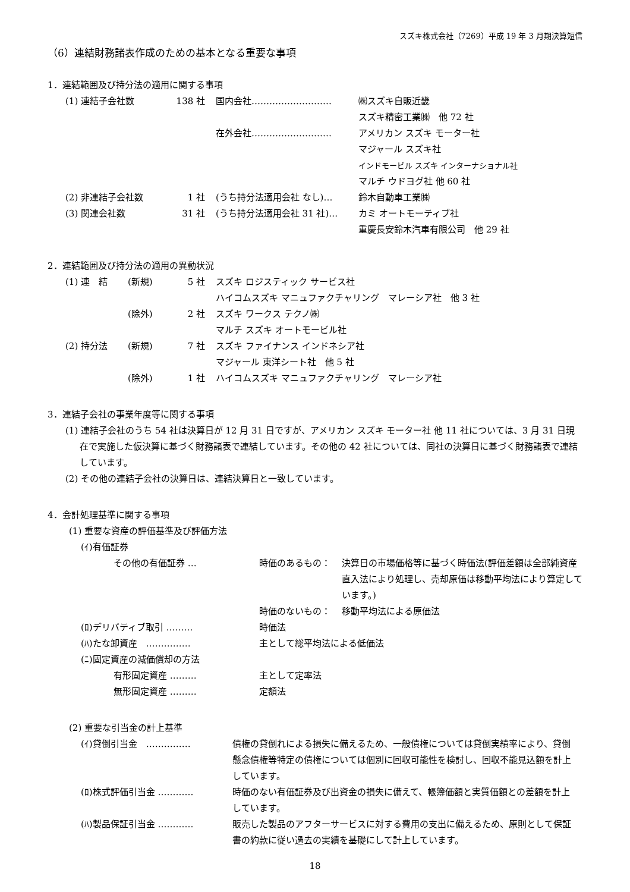スズキ株式会社（7269）平成 19 年 3 月期決算短信
（6）連結財務諸表作成のための基本となる重要な事項
1．連結範囲及び持分法の適用に関する事項
| (1) 連結子会社数 | 138 社 | 国内会社……………………… | ㈱スズキ自販近畿 |
| | | | スズキ精密工業㈱ 他 72 社 |
| | | 在外会社……………………… | アメリカン スズキ モーター社 |
| | | | マジャール スズキ社 |
| | | | インドモービル スズキ インターナショナル社 |
| | | | マルチ ウドヨグ社 他 60 社 |
| (2) 非連結子会社数 | 1 社 | (うち持分法適用会社 なし)… | 鈴木自動車工業㈱ |
| (3) 関連会社数 | 31 社 | (うち持分法適用会社 31 社)… | カミ オートモーティブ社 |
| | | | 重慶長安鈴木汽車有限公司 他 29 社 |
2．連結範囲及び持分法の適用の異動状況
| (1) 連 結 | (新規) | 5 社 | スズキ ロジスティック サービス社 |
| | | | ハイコムスズキ マニュファクチャリング マレーシア社 他 3 社 |
| | (除外) | 2 社 | スズキ ワークス テクノ㈱ |
| | | | マルチ スズキ オートモービル社 |
| (2) 持分法 | (新規) | 7 社 | スズキ ファイナンス インドネシア社 |
| | | | マジャール 東洋シート社 他 5 社 |
| | (除外) | 1 社 | ハイコムスズキ マニュファクチャリング マレーシア社 |
3．連結子会社の事業年度等に関する事項
(1) 連結子会社のうち 54 社は決算日が 12 月 31 日ですが、アメリカン スズキ モーター社 他 11 社については、3 月 31 日現在で実施した仮決算に基づく財務諸表で連結しています。その他の 42 社については、同社の決算日に基づく財務諸表で連結しています。
(2) その他の連結子会社の決算日は、連結決算日と一致しています。
4．会計処理基準に関する事項
(1) 重要な資産の評価基準及び評価方法
(ｲ)有価証券
| その他の有価証券 … | 時価のあるもの： | 決算日の市場価格等に基づく時価法(評価差額は全部純資産直入法により処理し、売却原価は移動平均法により算定しています。) |
| | 時価のないもの： | 移動平均法による原価法 |
| (ﾛ)デリバティブ取引 ……… | 時価法 | |
| (ﾊ)たな卸資産 …………… | 主として総平均法による低価法 | |
| (ﾆ)固定資産の減価償却の方法 | | |
| 有形固定資産 ……… | 主として定率法 | |
| 無形固定資産 ……… | 定額法 | |
(2) 重要な引当金の計上基準
| (ｲ)貸倒引当金 …………… | 債権の貸倒れによる損失に備えるため、一般債権については貸倒実績率により、貸倒懸念債権等特定の債権については個別に回収可能性を検討し、回収不能見込額を計上しています。 |
| (ﾛ)株式評価引当金 ………… | 時価のない有価証券及び出資金の損失に備えて、帳簿価額と実質価額との差額を計上しています。 |
| (ﾊ)製品保証引当金 ………… | 販売した製品のアフターサービスに対する費用の支出に備えるため、原則として保証書の約款に従い過去の実績を基礎にして計上しています。 |
18